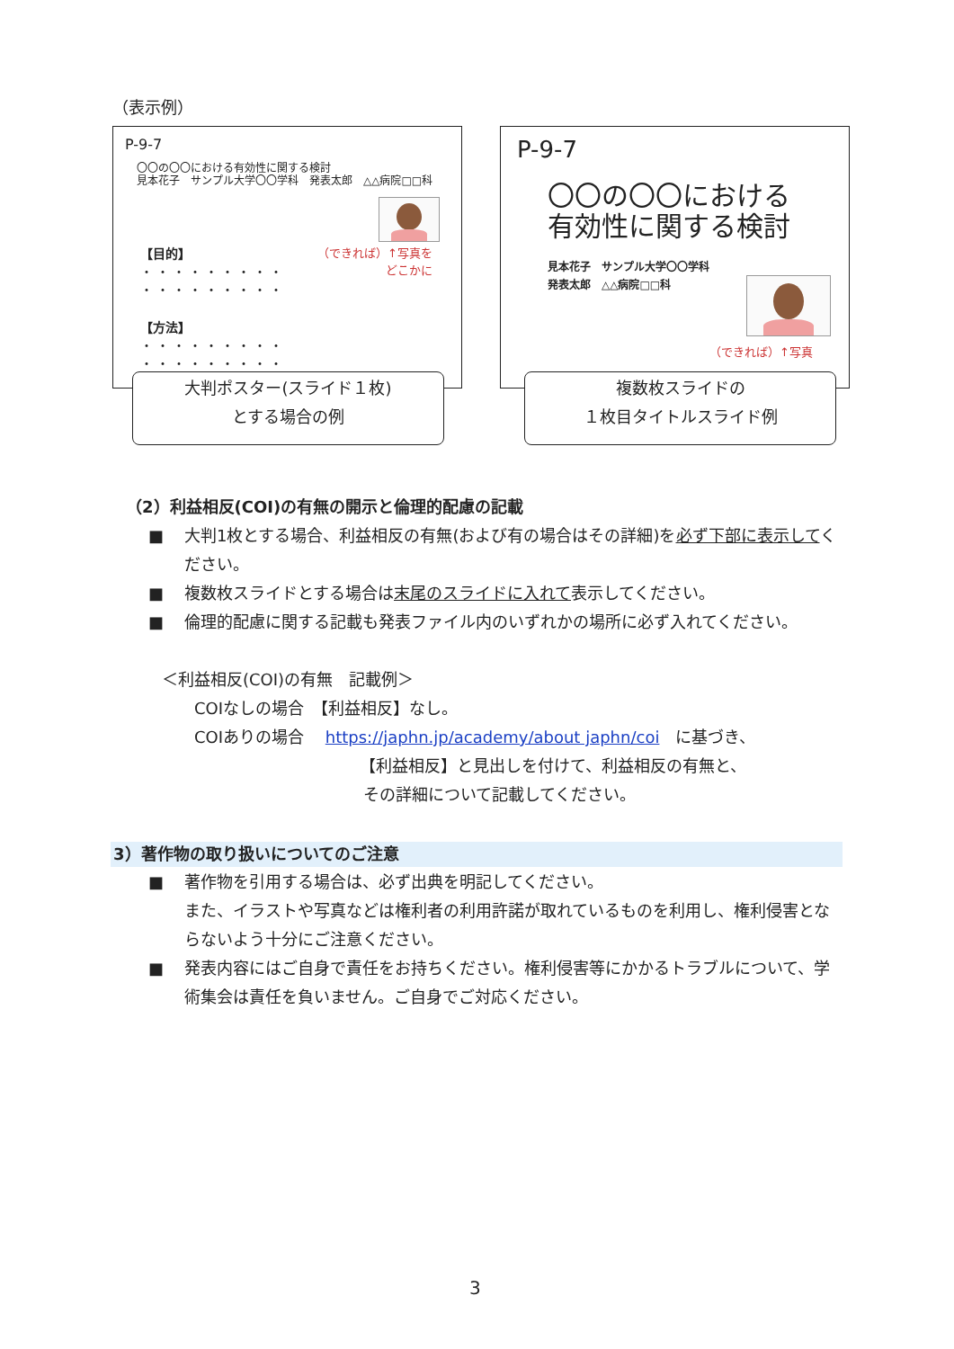（表示例）
P-9-7
〇〇の〇〇における有効性に関する検討
見本花子　サンプル大学〇〇学科　発表太郎　△△病院□□科
（できれば）↑写真を
どこかに
【目的】
・・・・・・・・・
・・・・・・・・・
【方法】
・・・・・・・・・
・・・・・・・・・
大判ポスター(スライド１枚)
とする場合の例
P-9-7
〇〇の〇〇における
有効性に関する検討
見本花子　サンプル大学〇〇学科
発表太郎　△△病院□□科
（できれば）↑写真
複数枚スライドの
１枚目タイトルスライド例
（2）利益相反(COI)の有無の開示と倫理的配慮の記載
■ 大判1枚とする場合、利益相反の有無(および有の場合はその詳細)を必ず下部に表示してください。
■ 複数枚スライドとする場合は末尾のスライドに入れて表示してください。
■ 倫理的配慮に関する記載も発表ファイル内のいずれかの場所に必ず入れてください。
＜利益相反(COI)の有無　記載例＞
COIなしの場合　【利益相反】なし。
COIありの場合　 https://japhn.jp/academy/about japhn/coi　に基づき、
【利益相反】と見出しを付けて、利益相反の有無と、
その詳細について記載してください。
3）著作物の取り扱いについてのご注意
■ 著作物を引用する場合は、必ず出典を明記してください。
また、イラストや写真などは権利者の利用許諾が取れているものを利用し、権利侵害とならないよう十分にご注意ください。
■ 発表内容にはご自身で責任をお持ちください。権利侵害等にかかるトラブルについて、学術集会は責任を負いません。ご自身でご対応ください。
3